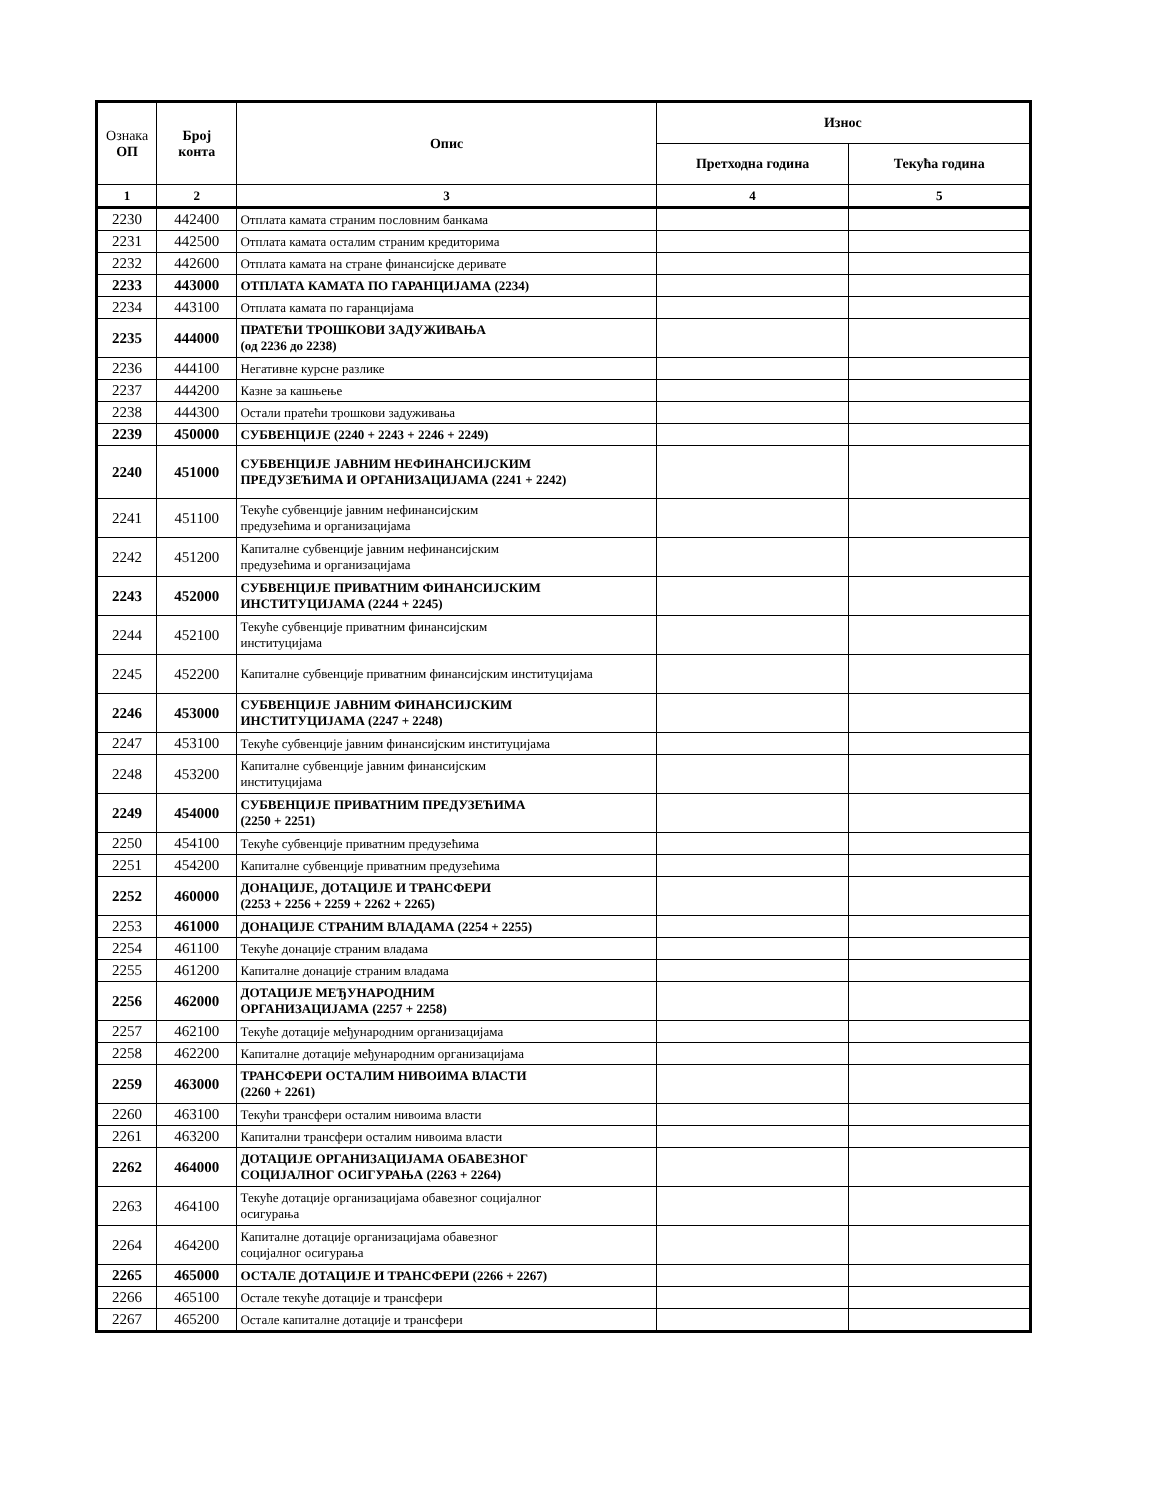| Ознака ОП | Број конта | Опис | Износ | |
| --- | --- | --- | --- | --- |
| | | | Претходна година | Текућа година |
| 1 | 2 | 3 | 4 | 5 |
| 2230 | 442400 | Отплата камата страним пословним банкама | | |
| 2231 | 442500 | Отплата камата осталим страним кредиторима | | |
| 2232 | 442600 | Отплата камата на стране финансијске деривате | | |
| 2233 | 443000 | ОТПЛАТА КАМАТА ПО ГАРАНЦИЈАМА (2234) | | |
| 2234 | 443100 | Отплата камата по гаранцијама | | |
| 2235 | 444000 | ПРАТЕЋИ ТРОШКОВИ ЗАДУЖИВАЊА (од 2236 до 2238) | | |
| 2236 | 444100 | Негативне курсне разлике | | |
| 2237 | 444200 | Казне за кашњење | | |
| 2238 | 444300 | Остали пратећи трошкови задуживања | | |
| 2239 | 450000 | СУБВЕНЦИЈЕ (2240 + 2243 + 2246 + 2249) | | |
| 2240 | 451000 | СУБВЕНЦИЈЕ ЈАВНИМ НЕФИНАНСИЈСКИМ ПРЕДУЗЕЋИМА И ОРГАНИЗАЦИЈАМА (2241 + 2242) | | |
| 2241 | 451100 | Текуће субвенције јавним нефинансијским предузећима и организацијама | | |
| 2242 | 451200 | Капиталне субвенције јавним нефинансијским предузећима и организацијама | | |
| 2243 | 452000 | СУБВЕНЦИЈЕ ПРИВАТНИМ ФИНАНСИЈСКИМ ИНСТИТУЦИЈАМА (2244 + 2245) | | |
| 2244 | 452100 | Текуће субвенције приватним финансијским институцијама | | |
| 2245 | 452200 | Капиталне субвенције приватним финансијским институцијама | | |
| 2246 | 453000 | СУБВЕНЦИЈЕ ЈАВНИМ ФИНАНСИЈСКИМ ИНСТИТУЦИЈАМА (2247 + 2248) | | |
| 2247 | 453100 | Текуће субвенције јавним финансијским институцијама | | |
| 2248 | 453200 | Капиталне субвенције јавним финансијским институцијама | | |
| 2249 | 454000 | СУБВЕНЦИЈЕ ПРИВАТНИМ ПРЕДУЗЕЋИМА (2250 + 2251) | | |
| 2250 | 454100 | Текуће субвенције приватним предузећима | | |
| 2251 | 454200 | Капиталне субвенције приватним предузећима | | |
| 2252 | 460000 | ДОНАЦИЈЕ, ДОТАЦИЈЕ И ТРАНСФЕРИ (2253 + 2256 + 2259 + 2262 + 2265) | | |
| 2253 | 461000 | ДОНАЦИЈЕ СТРАНИМ ВЛАДАМА (2254 + 2255) | | |
| 2254 | 461100 | Текуће донације страним владама | | |
| 2255 | 461200 | Капиталне донације страним владама | | |
| 2256 | 462000 | ДОТАЦИЈЕ МЕЂУНАРОДНИМ ОРГАНИЗАЦИЈАМА (2257 + 2258) | | |
| 2257 | 462100 | Текуће дотације међународним организацијама | | |
| 2258 | 462200 | Капиталне дотације међународним организацијама | | |
| 2259 | 463000 | ТРАНСФЕРИ ОСТАЛИМ НИВОИМА ВЛАСТИ (2260 + 2261) | | |
| 2260 | 463100 | Текући трансфери осталим нивоима власти | | |
| 2261 | 463200 | Капитални трансфери осталим нивоима власти | | |
| 2262 | 464000 | ДОТАЦИЈЕ ОРГАНИЗАЦИЈАМА ОБАВЕЗНОГ СОЦИЈАЛНОГ ОСИГУРАЊА (2263 + 2264) | | |
| 2263 | 464100 | Текуће дотације организацијама обавезног социјалног осигурања | | |
| 2264 | 464200 | Капиталне дотације организацијама обавезног социјалног осигурања | | |
| 2265 | 465000 | ОСТАЛЕ ДОТАЦИЈЕ И ТРАНСФЕРИ (2266 + 2267) | | |
| 2266 | 465100 | Остале текуће дотације и трансфери | | |
| 2267 | 465200 | Остале капиталне дотације и трансфери | | |